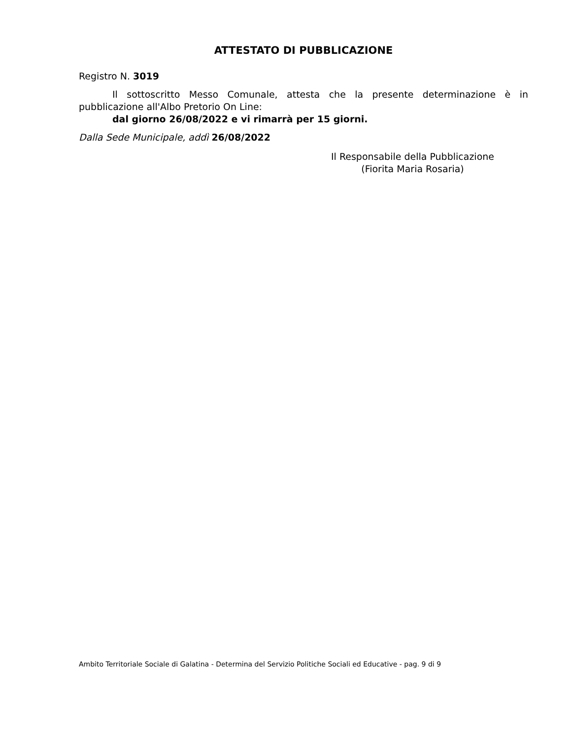ATTESTATO DI PUBBLICAZIONE
Registro N. 3019
Il sottoscritto Messo Comunale, attesta che la presente determinazione è in pubblicazione all'Albo Pretorio On Line:
dal giorno 26/08/2022 e vi rimarrà per 15 giorni.
Dalla Sede Municipale, addì 26/08/2022
Il Responsabile della Pubblicazione
(Fiorita Maria Rosaria)
Ambito Territoriale Sociale di Galatina - Determina del Servizio Politiche Sociali ed Educative - pag. 9 di 9